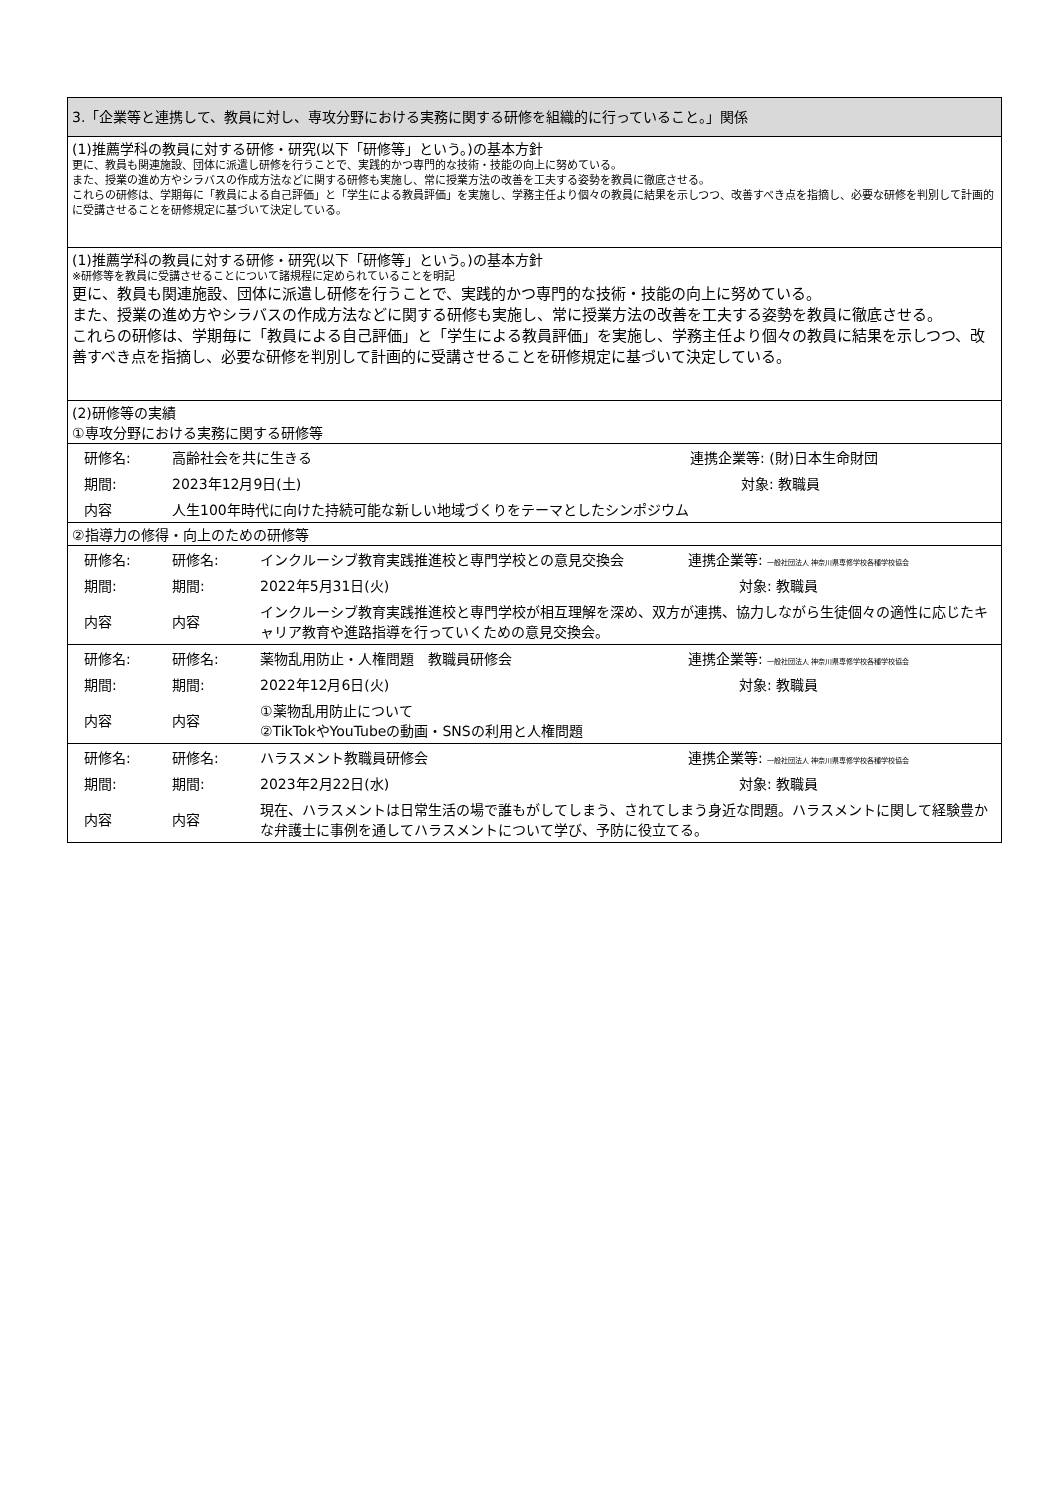3.「企業等と連携して、教員に対し、専攻分野における実務に関する研修を組織的に行っていること。」関係
(1)推薦学科の教員に対する研修・研究(以下「研修等」という。)の基本方針
更に、教員も関連施設、団体に派遣し研修を行うことで、実践的かつ専門的な技術・技能の向上に努めている。
また、授業の進め方やシラバスの作成方法などに関する研修も実施し、常に授業方法の改善を工夫する姿勢を教員に徹底させる。
これらの研修は、学期毎に「教員による自己評価」と「学生による教員評価」を実施し、学務主任より個々の教員に結果を示しつつ、改善すべき点を指摘し、必要な研修を判別して計画的に受講させることを研修規定に基づいて決定している。
(1)推薦学科の教員に対する研修・研究(以下「研修等」という。)の基本方針
※研修等を教員に受講させることについて諸規程に定められていることを明記
更に、教員も関連施設、団体に派遣し研修を行うことで、実践的かつ専門的な技術・技能の向上に努めている。
また、授業の進め方やシラバスの作成方法などに関する研修も実施し、常に授業方法の改善を工夫する姿勢を教員に徹底させる。
これらの研修は、学期毎に「教員による自己評価」と「学生による教員評価」を実施し、学務主任より個々の教員に結果を示しつつ、改善すべき点を指摘し、必要な研修を判別して計画的に受講させることを研修規定に基づいて決定している。
(2)研修等の実績
①専攻分野における実務に関する研修等
| 研修名: | 高齢社会を共に生きる | 連携企業等: (財)日本生命財団 |
| 期間: | 2023年12月9日(土) | 対象: 教職員 |
| 内容 | 人生100年時代に向けた持続可能な新しい地域づくりをテーマとしたシンポジウム | |
②指導力の修得・向上のための研修等
| 研修名: | 研修名: | インクルーシブ教育実践推進校と専門学校との意見交換会 | 連携企業等: 一般社団法人 神奈川県専修学校各種学校協会 |
| 期間: | 期間: | 2022年5月31日(火) | 対象: 教職員 |
| 内容 | 内容 | インクルーシブ教育実践推進校と専門学校が相互理解を深め、双方が連携、協力しながら生徒個々の適性に応じたキャリア教育や進路指導を行っていくための意見交換会。 | |
| 研修名: | 研修名: | 薬物乱用防止・人権問題 教職員研修会 | 連携企業等: 一般社団法人 神奈川県専修学校各種学校協会 |
| 期間: | 期間: | 2022年12月6日(火) | 対象: 教職員 |
| 内容 | 内容 | ①薬物乱用防止について ②TikTokやYouTubeの動画・SNSの利用と人権問題 | |
| 研修名: | 研修名: | ハラスメント教職員研修会 | 連携企業等: 一般社団法人 神奈川県専修学校各種学校協会 |
| 期間: | 期間: | 2023年2月22日(水) | 対象: 教職員 |
| 内容 | 内容 | 現在、ハラスメントは日常生活の場で誰もがしてしまう、されてしまう身近な問題。ハラスメントに関して経験豊かな弁護士に事例を通してハラスメントについて学び、予防に役立てる。 | |